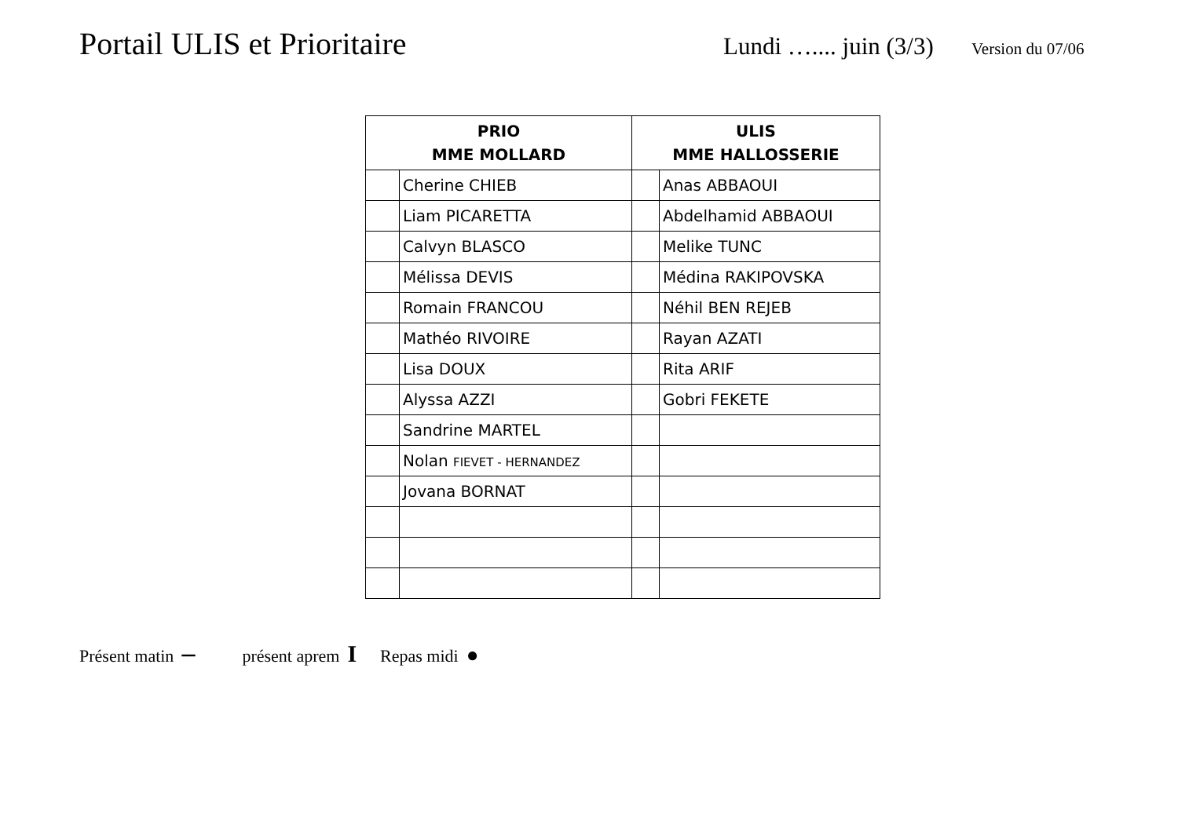Portail ULIS et Prioritaire
Lundi ….... juin (3/3)
Version du 07/06
| PRIO MME MOLLARD | | ULIS MME HALLOSSERIE | |
| --- | --- | --- | --- |
| | Cherine CHIEB | | Anas ABBAOUI |
| | Liam PICARETTA | | Abdelhamid ABBAOUI |
| | Calvyn BLASCO | | Melike TUNC |
| | Mélissa DEVIS | | Médina RAKIPOVSKA |
| | Romain FRANCOU | | Néhil BEN REJEB |
| | Mathéo RIVOIRE | | Rayan AZATI |
| | Lisa DOUX | | Rita ARIF |
| | Alyssa AZZI | | Gobri FEKETE |
| | Sandrine MARTEL | | |
| | Nolan FIEVET - HERNANDEZ | | |
| | Jovana BORNAT | | |
Présent matin – présent aprem I Repas midi ●